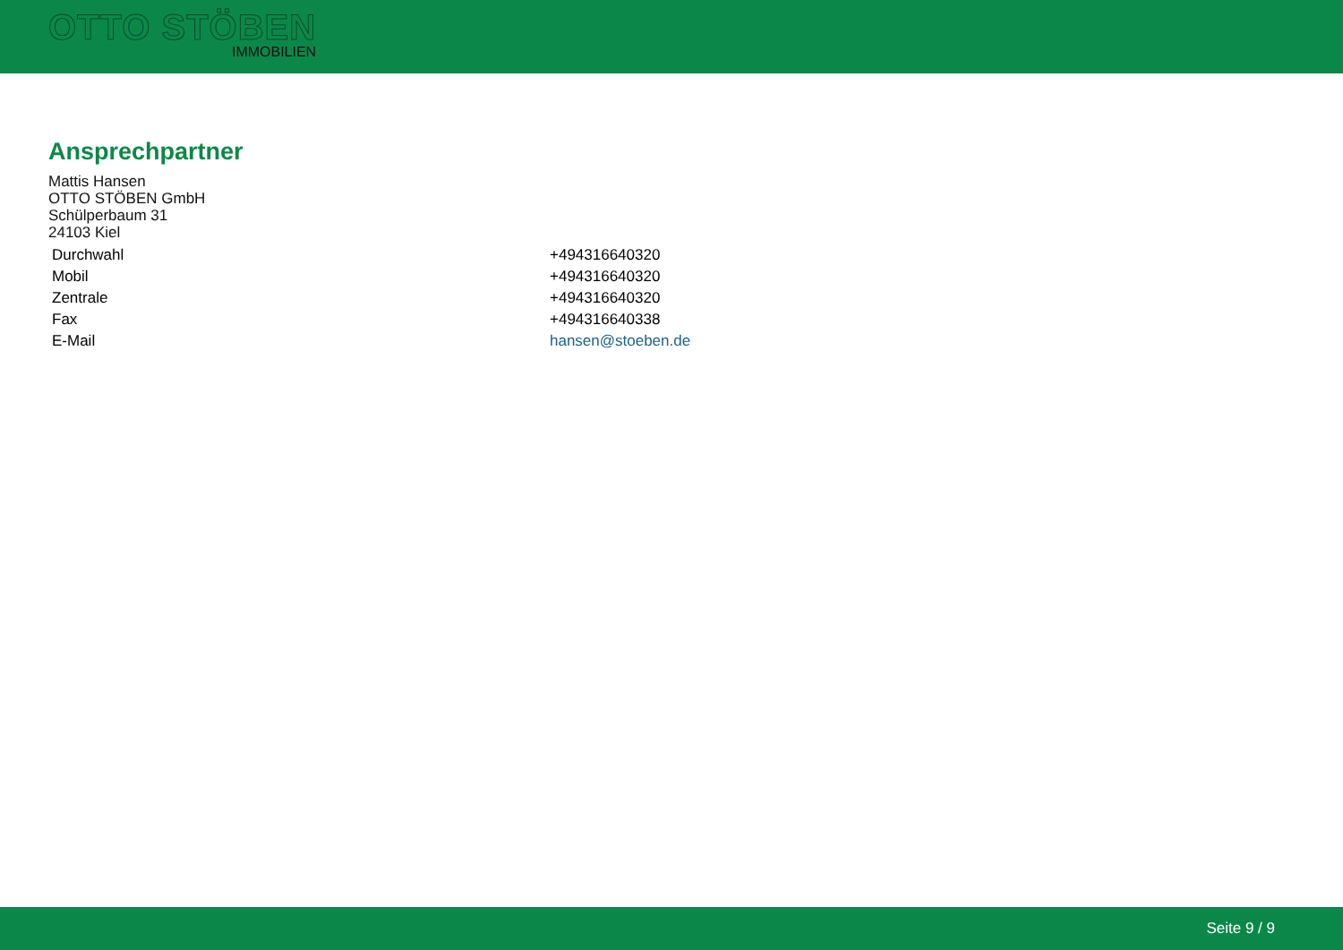OTTO STÖBEN
IMMOBILIEN
Ansprechpartner
Mattis Hansen
OTTO STÖBEN GmbH
Schülperbaum 31
24103 Kiel
| Durchwahl | +494316640320 |
| Mobil | +494316640320 |
| Zentrale | +494316640320 |
| Fax | +494316640338 |
| E-Mail | hansen@stoeben.de |
Seite 9 / 9